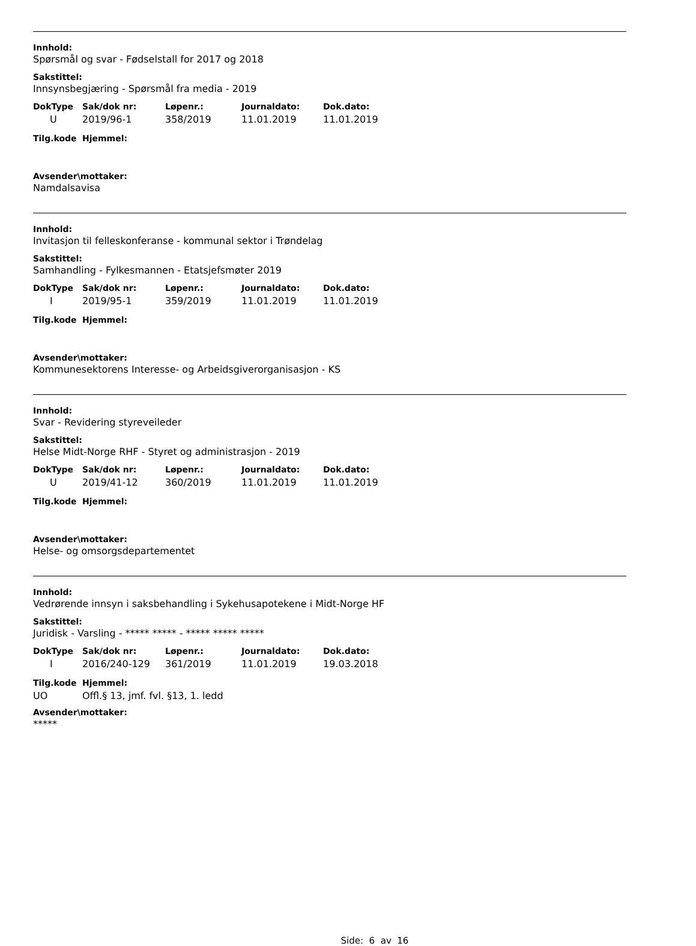Innhold:
Spørsmål og svar - Fødselstall for 2017 og 2018
Sakstittel:
Innsynsbegjæring - Spørsmål fra media - 2019
| DokType | Sak/dok nr: | Løpenr.: | Journaldato: | Dok.dato: |
| --- | --- | --- | --- | --- |
| U | 2019/96-1 | 358/2019 | 11.01.2019 | 11.01.2019 |
| Tilg.kode | Hjemmel: |
| --- | --- |
Avsender\mottaker:
Namdalsavisa
Innhold:
Invitasjon til felleskonferanse - kommunal sektor i Trøndelag
Sakstittel:
Samhandling - Fylkesmannen - Etatsjefsmøter 2019
| DokType | Sak/dok nr: | Løpenr.: | Journaldato: | Dok.dato: |
| --- | --- | --- | --- | --- |
| I | 2019/95-1 | 359/2019 | 11.01.2019 | 11.01.2019 |
| Tilg.kode | Hjemmel: |
| --- | --- |
Avsender\mottaker:
Kommunesektorens Interesse- og Arbeidsgiverorganisasjon - KS
Innhold:
Svar - Revidering styreveileder
Sakstittel:
Helse Midt-Norge RHF - Styret og administrasjon - 2019
| DokType | Sak/dok nr: | Løpenr.: | Journaldato: | Dok.dato: |
| --- | --- | --- | --- | --- |
| U | 2019/41-12 | 360/2019 | 11.01.2019 | 11.01.2019 |
| Tilg.kode | Hjemmel: |
| --- | --- |
Avsender\mottaker:
Helse- og omsorgsdepartementet
Innhold:
Vedrørende innsyn i saksbehandling i Sykehusapotekene i Midt-Norge HF
Sakstittel:
Juridisk - Varsling - ***** ***** - ***** ***** *****
| DokType | Sak/dok nr: | Løpenr.: | Journaldato: | Dok.dato: |
| --- | --- | --- | --- | --- |
| I | 2016/240-129 | 361/2019 | 11.01.2019 | 19.03.2018 |
| Tilg.kode | Hjemmel: |
| --- | --- |
| UO | Offl.§ 13, jmf. fvl. §13, 1. ledd |
Avsender\mottaker:
*****
Side: 6 av 16